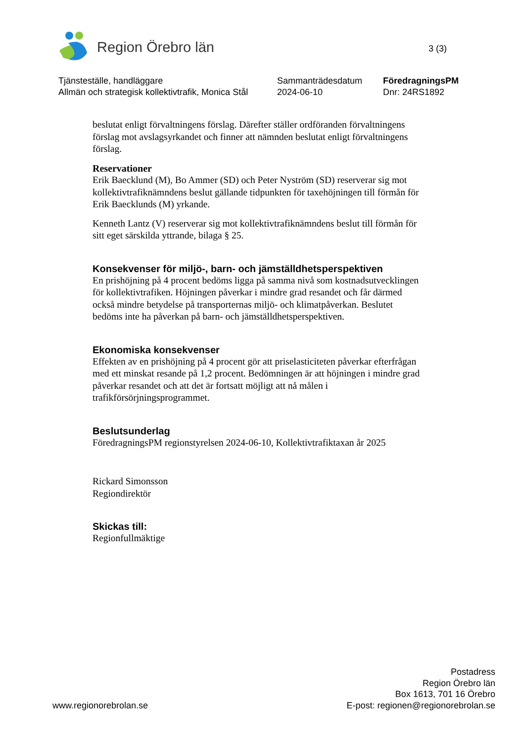Region Örebro län
3 (3)
Tjänsteställe, handläggare
Allmän och strategisk kollektivtrafik, Monica Stål
Sammanträdesdatum
2024-06-10
FöredragningsPM
Dnr: 24RS1892
beslutat enligt förvaltningens förslag. Därefter ställer ordföranden förvaltningens förslag mot avslagsyrkandet och finner att nämnden beslutat enligt förvaltningens förslag.
Reservationer
Erik Baecklund (M), Bo Ammer (SD) och Peter Nyström (SD) reserverar sig mot kollektivtrafiknämndens beslut gällande tidpunkten för taxehöjningen till förmån för Erik Baecklunds (M) yrkande.
Kenneth Lantz (V) reserverar sig mot kollektivtrafiknämndens beslut till förmån för sitt eget särskilda yttrande, bilaga § 25.
Konsekvenser för miljö-, barn- och jämställdhetsperspektiven
En prishöjning på 4 procent bedöms ligga på samma nivå som kostnadsutvecklingen för kollektivtrafiken. Höjningen påverkar i mindre grad resandet och får därmed också mindre betydelse på transporternas miljö- och klimatpåverkan. Beslutet bedöms inte ha påverkan på barn- och jämställdhetsperspektiven.
Ekonomiska konsekvenser
Effekten av en prishöjning på 4 procent gör att priselasticiteten påverkar efterfrågan med ett minskat resande på 1,2 procent. Bedömningen är att höjningen i mindre grad påverkar resandet och att det är fortsatt möjligt att nå målen i trafikförsörjningsprogrammet.
Beslutsunderlag
FöredragningsPM regionstyrelsen 2024-06-10, Kollektivtrafiktaxan år 2025
Rickard Simonsson
Regiondirektör
Skickas till:
Regionfullmäktige
www.regionorebrolan.se
Postadress
Region Örebro län
Box 1613, 701 16 Örebro
E-post: regionen@regionorebrolan.se